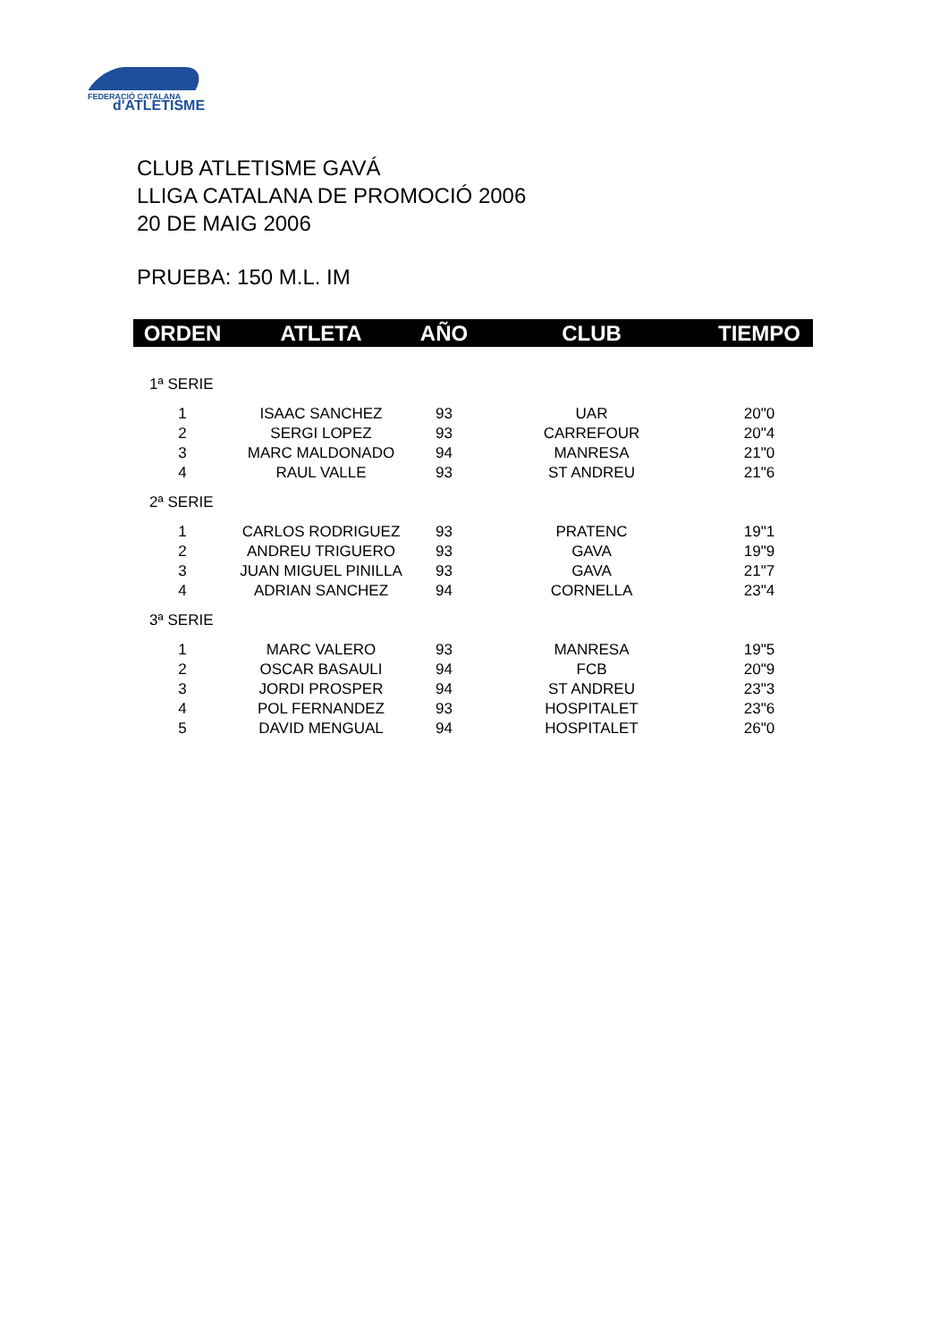FEDERACIÓ CATALANA
d'ATLETISME
CLUB ATLETISME GAVÁ
LLIGA CATALANA DE PROMOCIÓ 2006
20 DE MAIG 2006
PRUEBA: 150 M.L. IM
| ORDEN | ATLETA | AÑO | CLUB | TIEMPO |
| --- | --- | --- | --- | --- |
| 1ª SERIE | | | | |
| 1 | ISAAC SANCHEZ | 93 | UAR | 20"0 |
| 2 | SERGI LOPEZ | 93 | CARREFOUR | 20"4 |
| 3 | MARC MALDONADO | 94 | MANRESA | 21"0 |
| 4 | RAUL VALLE | 93 | ST ANDREU | 21"6 |
| 2ª SERIE | | | | |
| 1 | CARLOS RODRIGUEZ | 93 | PRATENC | 19"1 |
| 2 | ANDREU TRIGUERO | 93 | GAVA | 19"9 |
| 3 | JUAN MIGUEL PINILLA | 93 | GAVA | 21"7 |
| 4 | ADRIAN SANCHEZ | 94 | CORNELLA | 23"4 |
| 3ª SERIE | | | | |
| 1 | MARC VALERO | 93 | MANRESA | 19"5 |
| 2 | OSCAR BASAULI | 94 | FCB | 20"9 |
| 3 | JORDI PROSPER | 94 | ST ANDREU | 23"3 |
| 4 | POL FERNANDEZ | 93 | HOSPITALET | 23"6 |
| 5 | DAVID MENGUAL | 94 | HOSPITALET | 26"0 |